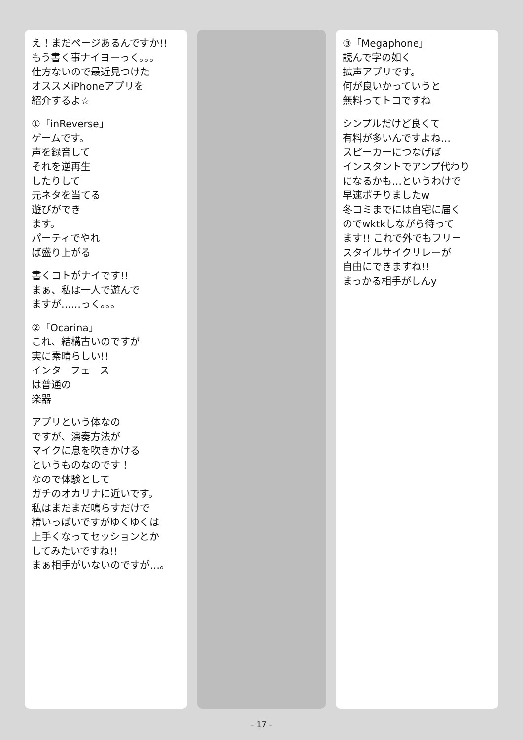え！まだページあるんですか!!
もう書く事ナイヨーっく。。。
仕方ないので最近見つけた
オススメiPhoneアプリを
紹介するよ☆
①「inReverse」
ゲームです。
声を録音して
それを逆再生
したりして
元ネタを当てる
遊びができ
ます。
パーティでやれ
ば盛り上がる
書くコトがナイです!!
まぁ、私は一人で遊んで
ますが……っく。。。
②「Ocarina」
これ、結構古いのですが
実に素晴らしい!!
インターフェース
は普通の
楽器
アプリという体なの
ですが、演奏方法が
マイクに息を吹きかける
というものなのです！
なので体験として
ガチのオカリナに近いです。
私はまだまだ鳴らすだけで
精いっぱいですがゆくゆくは
上手くなってセッションとか
してみたいですね!!
まぁ相手がいないのですが…。
③「Megaphone」
読んで字の如く
拡声アプリです。
何が良いかっていうと
無料ってトコですね
シンプルだけど良くて
有料が多いんですよね…
スピーカーにつなげば
インスタントでアンプ代わり
になるかも…というわけで
早速ポチりましたw
冬コミまでには自宅に届く
のでwktkしながら待って
ます!! これで外でもフリー
スタイルサイクリレーが
自由にできますね!!
まっかる相手がしんy
- 17 -